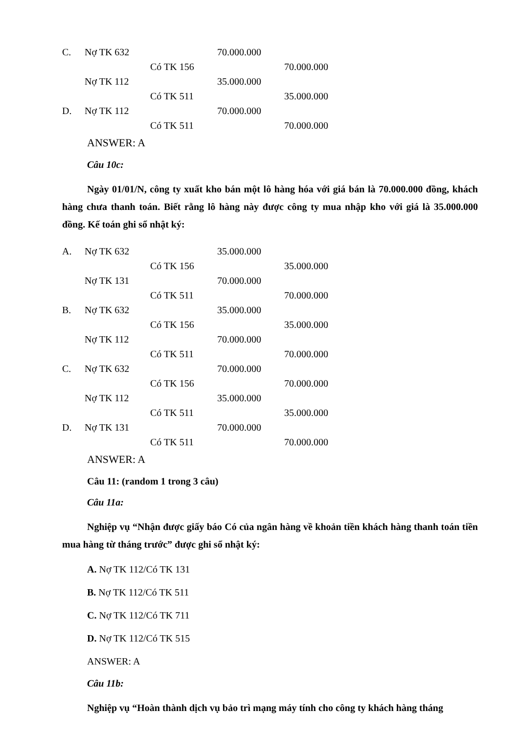| C. | Nợ TK 632 | | 70.000.000 | |
| | | Có TK 156 | | 70.000.000 |
| | Nợ TK 112 | | 35.000.000 | |
| | | Có TK 511 | | 35.000.000 |
| D. | Nợ TK 112 | | 70.000.000 | |
| | | Có TK 511 | | 70.000.000 |
ANSWER: A
Câu 10c:
Ngày 01/01/N, công ty xuất kho bán một lô hàng hóa với giá bán là 70.000.000 đồng, khách hàng chưa thanh toán. Biết rằng lô hàng này được công ty mua nhập kho với giá là 35.000.000 đồng. Kế toán ghi sổ nhật ký:
| A. | Nợ TK 632 | | 35.000.000 | |
| | | Có TK 156 | | 35.000.000 |
| | Nợ TK 131 | | 70.000.000 | |
| | | Có TK 511 | | 70.000.000 |
| B. | Nợ TK 632 | | 35.000.000 | |
| | | Có TK 156 | | 35.000.000 |
| | Nợ TK 112 | | 70.000.000 | |
| | | Có TK 511 | | 70.000.000 |
| C. | Nợ TK 632 | | 70.000.000 | |
| | | Có TK 156 | | 70.000.000 |
| | Nợ TK 112 | | 35.000.000 | |
| | | Có TK 511 | | 35.000.000 |
| D. | Nợ TK 131 | | 70.000.000 | |
| | | Có TK 511 | | 70.000.000 |
ANSWER: A
Câu 11: (random 1 trong 3 câu)
Câu 11a:
Nghiệp vụ “Nhận được giấy báo Có của ngân hàng về khoản tiền khách hàng thanh toán tiền mua hàng từ tháng trước” được ghi sổ nhật ký:
A. Nợ TK 112/Có TK 131
B. Nợ TK 112/Có TK 511
C. Nợ TK 112/Có TK 711
D. Nợ TK 112/Có TK 515
ANSWER: A
Câu 11b:
Nghiệp vụ “Hoàn thành dịch vụ bảo trì mạng máy tính cho công ty khách hàng tháng